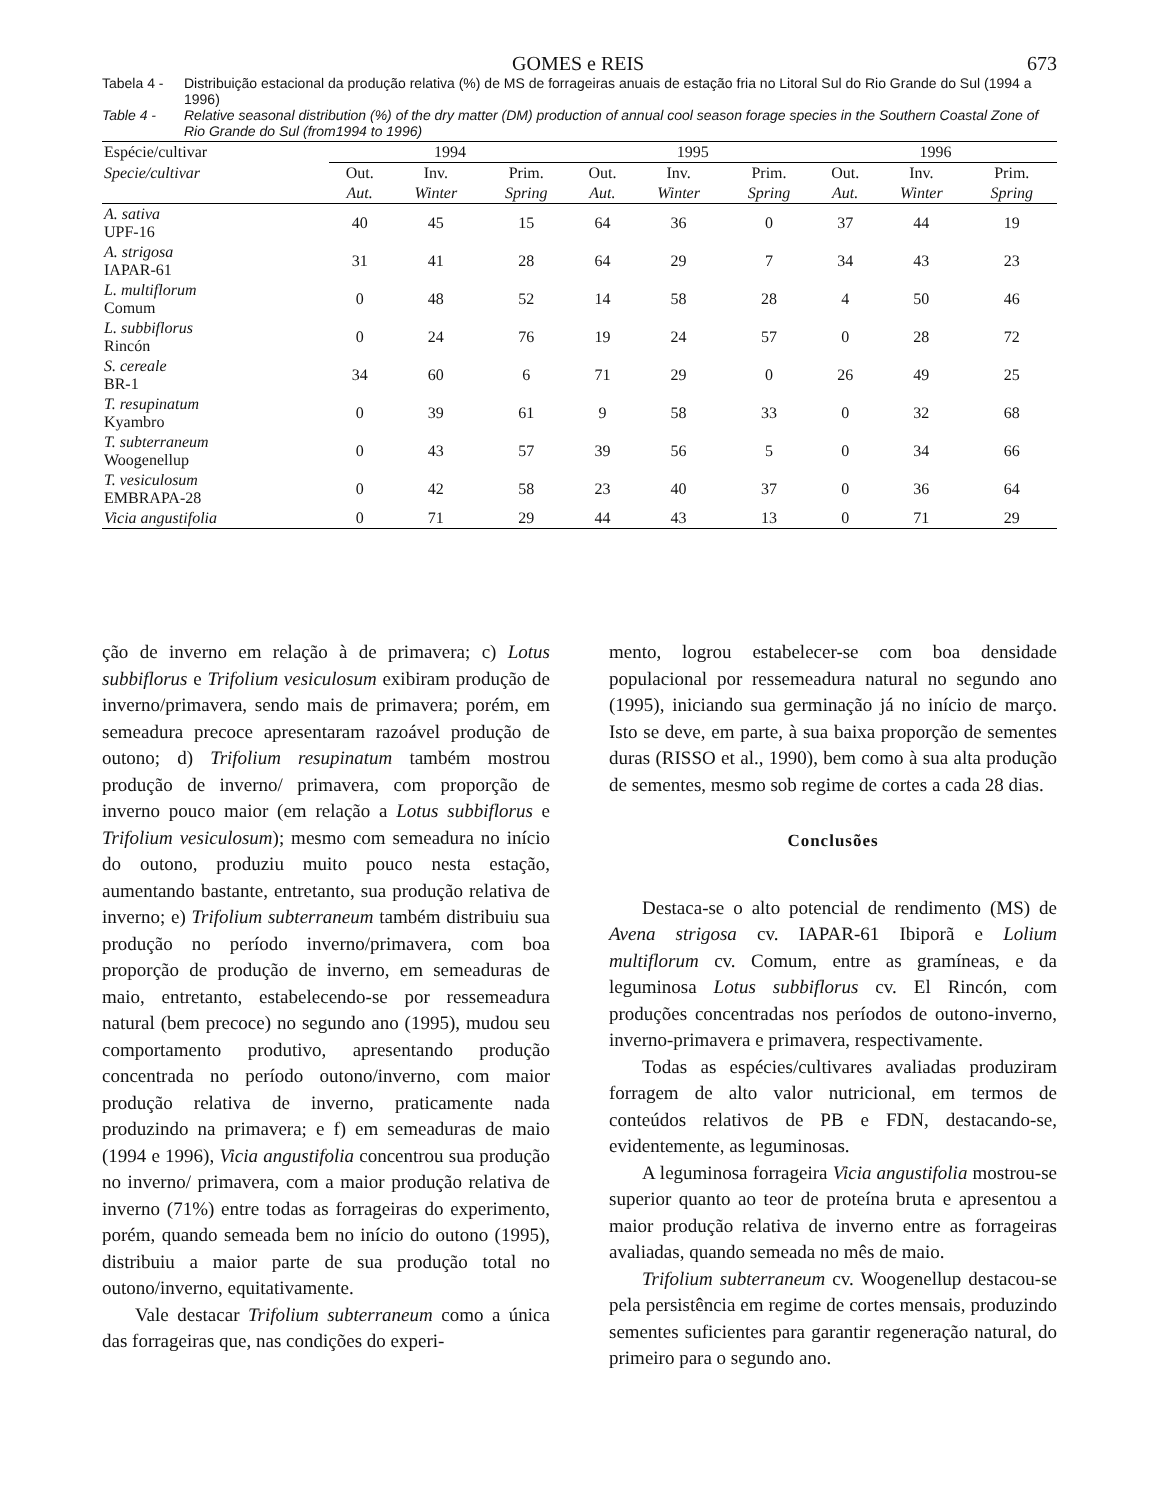GOMES e REIS 673
Tabela 4 - Distribuição estacional da produção relativa (%) de MS de forrageiras anuais de estação fria no Litoral Sul do Rio Grande do Sul (1994 a 1996)
Table 4 - Relative seasonal distribution (%) of the dry matter (DM) production of annual cool season forage species in the Southern Coastal Zone of Rio Grande do Sul (from1994 to 1996)
| Espécie/cultivar | 1994 | | | 1995 | | | 1996 | | |
| --- | --- | --- | --- | --- | --- | --- | --- | --- | --- |
| Specie/cultivar | Out. | Inv. | Prim. | Out. | Inv. | Prim. | Out. | Inv. | Prim. |
| | Aut. | Winter | Spring | Aut. | Winter | Spring | Aut. | Winter | Spring |
| A. sativa UPF-16 | 40 | 45 | 15 | 64 | 36 | 0 | 37 | 44 | 19 |
| A. strigosa IAPAR-61 | 31 | 41 | 28 | 64 | 29 | 7 | 34 | 43 | 23 |
| L. multiflorum Comum | 0 | 48 | 52 | 14 | 58 | 28 | 4 | 50 | 46 |
| L. subbiflorus Rincón | 0 | 24 | 76 | 19 | 24 | 57 | 0 | 28 | 72 |
| S. cereale BR-1 | 34 | 60 | 6 | 71 | 29 | 0 | 26 | 49 | 25 |
| T. resupinatum Kyambro | 0 | 39 | 61 | 9 | 58 | 33 | 0 | 32 | 68 |
| T. subterraneum Woogenellup | 0 | 43 | 57 | 39 | 56 | 5 | 0 | 34 | 66 |
| T. vesiculosum EMBRAPA-28 | 0 | 42 | 58 | 23 | 40 | 37 | 0 | 36 | 64 |
| Vicia angustifolia | 0 | 71 | 29 | 44 | 43 | 13 | 0 | 71 | 29 |
ção de inverno em relação à de primavera; c) Lotus subbiflorus e Trifolium vesiculosum exibiram produção de inverno/primavera, sendo mais de primavera; porém, em semeadura precoce apresentaram razoável produção de outono; d) Trifolium resupinatum também mostrou produção de inverno/ primavera, com proporção de inverno pouco maior (em relação a Lotus subbiflorus e Trifolium vesiculosum); mesmo com semeadura no início do outono, produziu muito pouco nesta estação, aumentando bastante, entretanto, sua produção relativa de inverno; e) Trifolium subterraneum também distribuiu sua produção no período inverno/primavera, com boa proporção de produção de inverno, em semeaduras de maio, entretanto, estabelecendo-se por ressemeadura natural (bem precoce) no segundo ano (1995), mudou seu comportamento produtivo, apresentando produção concentrada no período outono/inverno, com maior produção relativa de inverno, praticamente nada produzindo na primavera; e f) em semeaduras de maio (1994 e 1996), Vicia angustifolia concentrou sua produção no inverno/ primavera, com a maior produção relativa de inverno (71%) entre todas as forrageiras do experimento, porém, quando semeada bem no início do outono (1995), distribuiu a maior parte de sua produção total no outono/inverno, equitativamente.
Vale destacar Trifolium subterraneum como a única das forrageiras que, nas condições do experi-
mento, logrou estabelecer-se com boa densidade populacional por ressemeadura natural no segundo ano (1995), iniciando sua germinação já no início de março. Isto se deve, em parte, à sua baixa proporção de sementes duras (RISSO et al., 1990), bem como à sua alta produção de sementes, mesmo sob regime de cortes a cada 28 dias.
Conclusões
Destaca-se o alto potencial de rendimento (MS) de Avena strigosa cv. IAPAR-61 Ibiporã e Lolium multiflorum cv. Comum, entre as gramíneas, e da leguminosa Lotus subbiflorus cv. El Rincón, com produções concentradas nos períodos de outono-inverno, inverno-primavera e primavera, respectivamente.
Todas as espécies/cultivares avaliadas produziram forragem de alto valor nutricional, em termos de conteúdos relativos de PB e FDN, destacando-se, evidentemente, as leguminosas.
A leguminosa forrageira Vicia angustifolia mostrou-se superior quanto ao teor de proteína bruta e apresentou a maior produção relativa de inverno entre as forrageiras avaliadas, quando semeada no mês de maio.
Trifolium subterraneum cv. Woogenellup destacou-se pela persistência em regime de cortes mensais, produzindo sementes suficientes para garantir regeneração natural, do primeiro para o segundo ano.